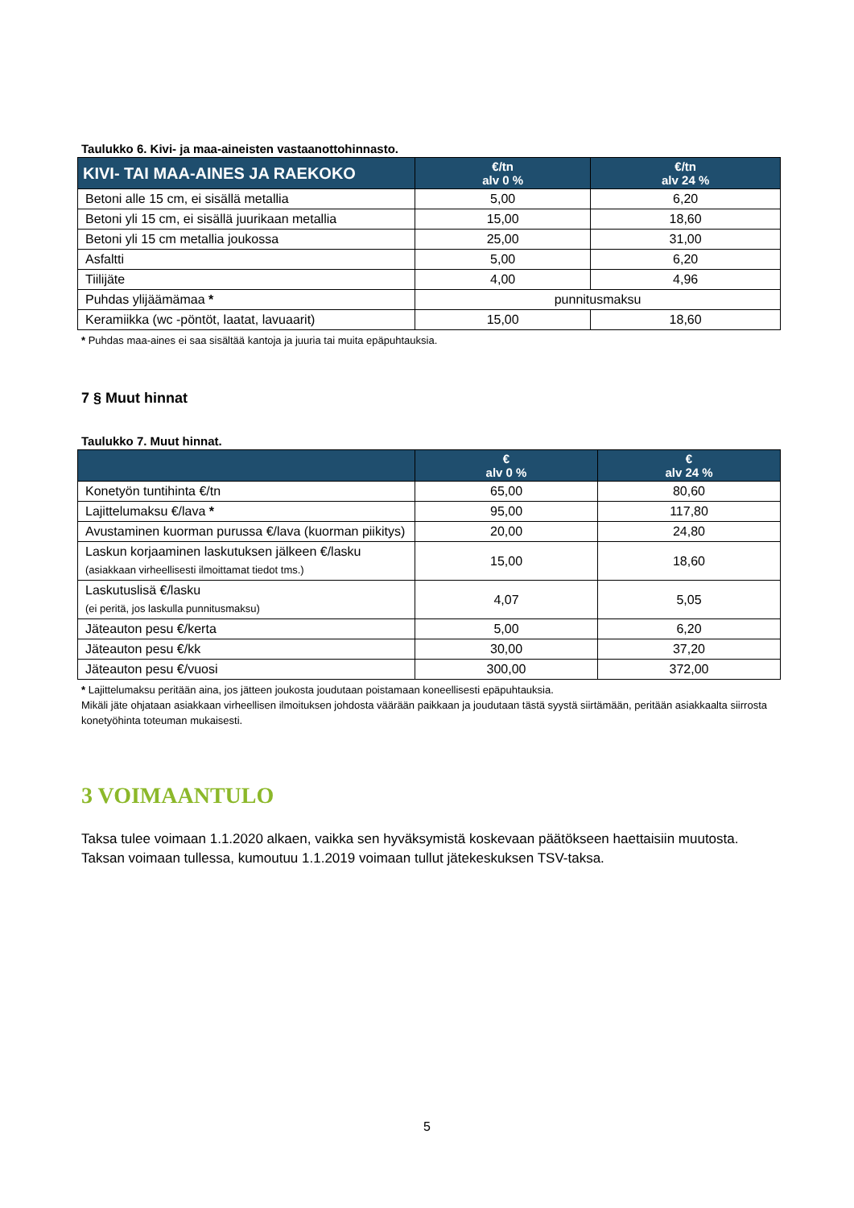Taulukko 6. Kivi- ja maa-aineisten vastaanottohinnasto.
| KIVI- TAI MAA-AINES JA RAEKOKO | €/tn alv 0 % | €/tn alv 24 % |
| --- | --- | --- |
| Betoni alle 15 cm, ei sisällä metallia | 5,00 | 6,20 |
| Betoni yli 15 cm, ei sisällä juurikaan metallia | 15,00 | 18,60 |
| Betoni yli 15 cm metallia joukossa | 25,00 | 31,00 |
| Asfaltti | 5,00 | 6,20 |
| Tiilijäte | 4,00 | 4,96 |
| Puhdas ylijäämämaa * | punnitusmaksu | |
| Keramiikka (wc -pöntöt, laatat, lavuaarit) | 15,00 | 18,60 |
* Puhdas maa-aines ei saa sisältää kantoja ja juuria tai muita epäpuhtauksia.
7 § Muut hinnat
Taulukko 7. Muut hinnat.
| | € alv 0 % | € alv 24 % |
| --- | --- | --- |
| Konetyön tuntihinta €/tn | 65,00 | 80,60 |
| Lajittelumaksu €/lava * | 95,00 | 117,80 |
| Avustaminen kuorman purussa €/lava (kuorman piikitys) | 20,00 | 24,80 |
| Laskun korjaaminen laskutuksen jälkeen €/lasku (asiakkaan virheellisesti ilmoittamat tiedot tms.) | 15,00 | 18,60 |
| Laskutuslisä €/lasku (ei peritä, jos laskulla punnitusmaksu) | 4,07 | 5,05 |
| Jäteauton pesu €/kerta | 5,00 | 6,20 |
| Jäteauton pesu €/kk | 30,00 | 37,20 |
| Jäteauton pesu €/vuosi | 300,00 | 372,00 |
* Lajittelumaksu peritään aina, jos jätteen joukosta joudutaan poistamaan koneellisesti epäpuhtauksia.
Mikäli jäte ohjataan asiakkaan virheellisen ilmoituksen johdosta väärään paikkaan ja joudutaan tästä syystä siirtämään, peritään asiakkaalta siirrosta konetyöhinta toteuman mukaisesti.
3 VOIMAANTULO
Taksa tulee voimaan 1.1.2020 alkaen, vaikka sen hyväksymistä koskevaan päätökseen haettaisiin muutosta. Taksan voimaan tullessa, kumoutuu 1.1.2019 voimaan tullut jätekeskuksen TSV-taksa.
5